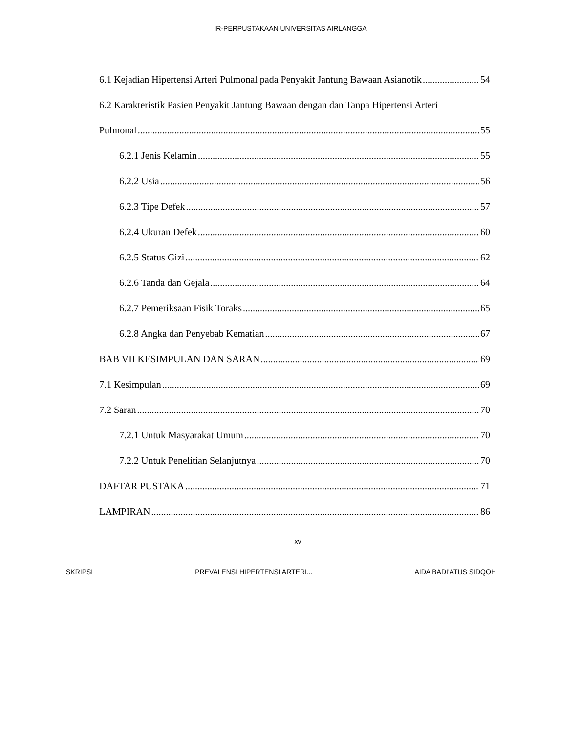IR-PERPUSTAKAAN UNIVERSITAS AIRLANGGA
6.1 Kejadian Hipertensi Arteri Pulmonal pada Penyakit Jantung Bawaan Asianotik 54
6.2 Karakteristik Pasien Penyakit Jantung Bawaan dengan dan Tanpa Hipertensi Arteri
Pulmonal 55
6.2.1 Jenis Kelamin 55
6.2.2 Usia 56
6.2.3 Tipe Defek 57
6.2.4 Ukuran Defek 60
6.2.5 Status Gizi 62
6.2.6 Tanda dan Gejala 64
6.2.7 Pemeriksaan Fisik Toraks 65
6.2.8 Angka dan Penyebab Kematian 67
BAB VII KESIMPULAN DAN SARAN 69
7.1 Kesimpulan 69
7.2 Saran 70
7.2.1 Untuk Masyarakat Umum 70
7.2.2 Untuk Penelitian Selanjutnya 70
DAFTAR PUSTAKA 71
LAMPIRAN 86
xv
SKRIPSI PREVALENSI HIPERTENSI ARTERI... AIDA BADI'ATUS SIDQOH